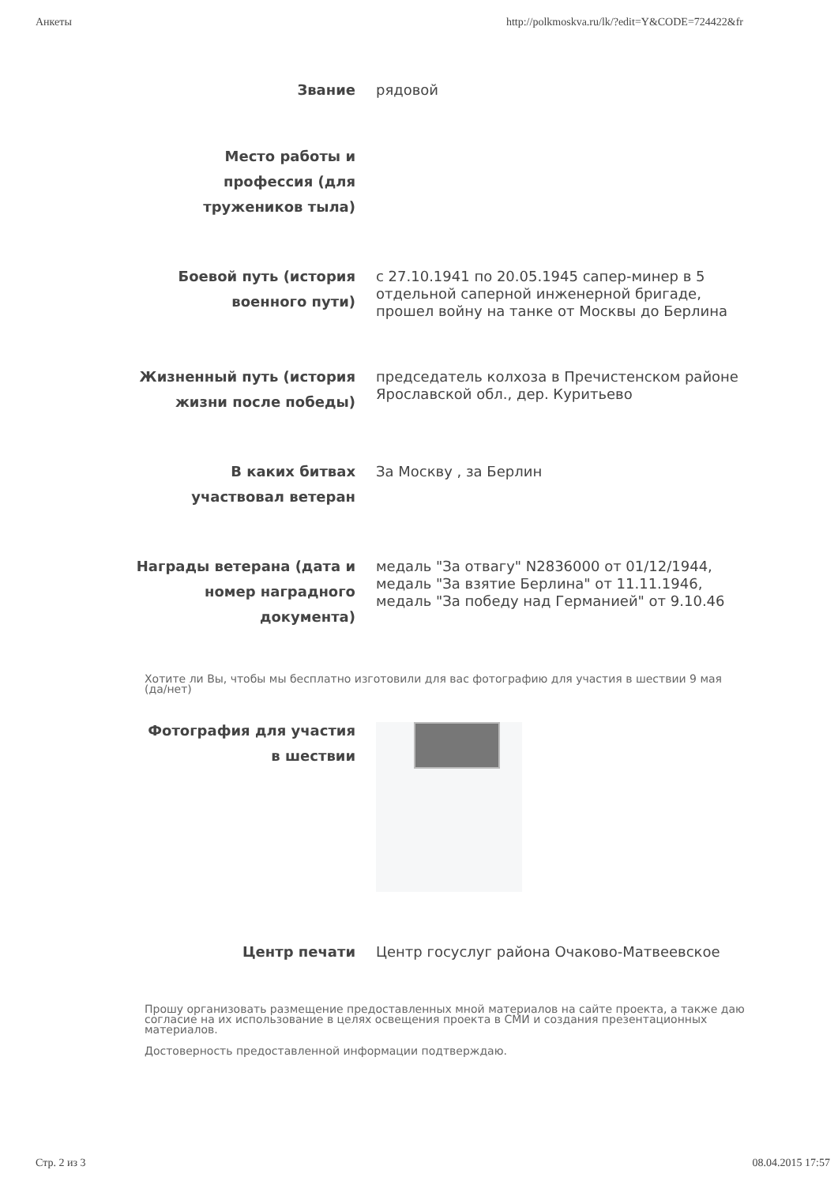Анкеты http://polkmoskva.ru/lk/?edit=Y&CODE=724422&fr
Звание
рядовой
Место работы и профессия (для тружеников тыла)
Боевой путь (история военного пути)
с 27.10.1941 по 20.05.1945 сапер-минер в 5 отдельной саперной инженерной бригаде, прошел войну на танке от Москвы до Берлина
Жизненный путь (история жизни после победы)
председатель колхоза в Пречистенском районе Ярославской обл., дер. Куритьево
В каких битвах участвовал ветеран
За Москву , за Берлин
Награды ветерана (дата и номер наградного документа)
медаль "За отвагу" N2836000 от 01/12/1944, медаль "За взятие Берлина" от 11.11.1946, медаль "За победу над Германией" от 9.10.46
Хотите ли Вы, чтобы мы бесплатно изготовили для вас фотографию для участия в шествии 9 мая (да/нет)
Фотография для участия в шествии
Центр печати
Центр госуслуг района Очаково-Матвеевское
Прошу организовать размещение предоставленных мной материалов на сайте проекта, а также даю согласие на их использование в целях освещения проекта в СМИ и создания презентационных материалов.
Достоверность предоставленной информации подтверждаю.
Стр. 2 из 3 08.04.2015 17:57